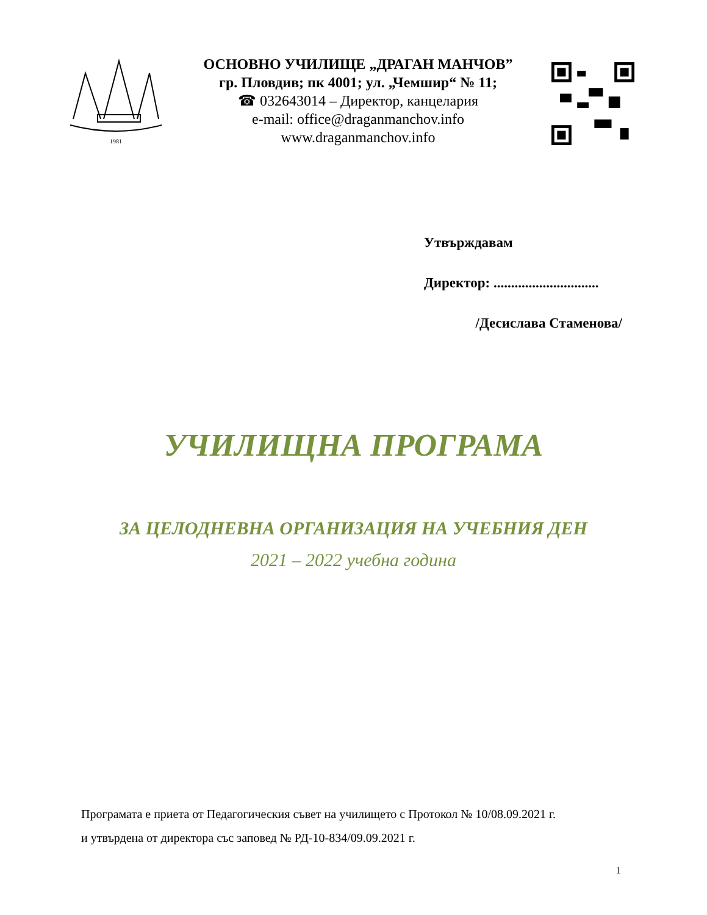1981
ОСНОВНО УЧИЛИЩЕ „ДРАГАН МАНЧОВ”
гр. Пловдив; пк 4001; ул. „Чемшир“ № 11;
☎ 032643014 – Директор, канцелария
e-mail: office@draganmanchov.info
www.draganmanchov.info
Утвърждавам
Директор: ..............................
/Десислава Стаменова/
УЧИЛИЩНА ПРОГРАМА
ЗА ЦЕЛОДНЕВНА ОРГАНИЗАЦИЯ НА УЧЕБНИЯ ДЕН
2021 – 2022 учебна година
Програмата е приета от Педагогическия съвет на училището с Протокол № 10/08.09.2021 г.
и утвърдена от директора със заповед № РД-10-834/09.09.2021 г.
1